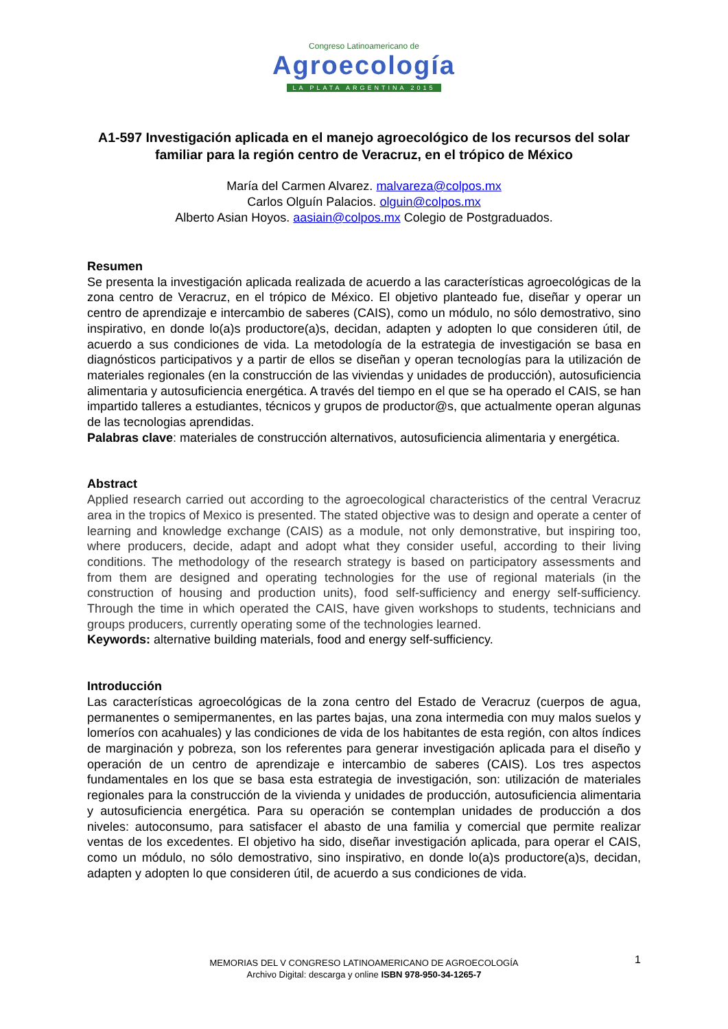Congreso Latinoamericano de
Agroecología
LA PLATA ARGENTINA 2015
A1-597 Investigación aplicada en el manejo agroecológico de los recursos del solar familiar para la región centro de Veracruz, en el trópico de México
María del Carmen Alvarez. malvareza@colpos.mx
Carlos Olguín Palacios. olguin@colpos.mx
Alberto Asian Hoyos. aasiain@colpos.mx Colegio de Postgraduados.
Resumen
Se presenta la investigación aplicada realizada de acuerdo a las características agroecológicas de la zona centro de Veracruz, en el trópico de México. El objetivo planteado fue, diseñar y operar un centro de aprendizaje e intercambio de saberes (CAIS), como un módulo, no sólo demostrativo, sino inspirativo, en donde lo(a)s productore(a)s, decidan, adapten y adopten lo que consideren útil, de acuerdo a sus condiciones de vida. La metodología de la estrategia de investigación se basa en diagnósticos participativos y a partir de ellos se diseñan y operan tecnologías para la utilización de materiales regionales (en la construcción de las viviendas y unidades de producción), autosuficiencia alimentaria y autosuficiencia energética. A través del tiempo en el que se ha operado el CAIS, se han impartido talleres a estudiantes, técnicos y grupos de productor@s, que actualmente operan algunas de las tecnologias aprendidas.
Palabras clave: materiales de construcción alternativos, autosuficiencia alimentaria y energética.
Abstract
Applied research carried out according to the agroecological characteristics of the central Veracruz area in the tropics of Mexico is presented. The stated objective was to design and operate a center of learning and knowledge exchange (CAIS) as a module, not only demonstrative, but inspiring too, where producers, decide, adapt and adopt what they consider useful, according to their living conditions. The methodology of the research strategy is based on participatory assessments and from them are designed and operating technologies for the use of regional materials (in the construction of housing and production units), food self-sufficiency and energy self-sufficiency. Through the time in which operated the CAIS, have given workshops to students, technicians and groups producers, currently operating some of the technologies learned.
Keywords: alternative building materials, food and energy self-sufficiency.
Introducción
Las características agroecológicas de la zona centro del Estado de Veracruz (cuerpos de agua, permanentes o semipermanentes, en las partes bajas, una zona intermedia con muy malos suelos y lomeríos con acahuales) y las condiciones de vida de los habitantes de esta región, con altos índices de marginación y pobreza, son los referentes para generar investigación aplicada para el diseño y operación de un centro de aprendizaje e intercambio de saberes (CAIS). Los tres aspectos fundamentales en los que se basa esta estrategia de investigación, son: utilización de materiales regionales para la construcción de la vivienda y unidades de producción, autosuficiencia alimentaria y autosuficiencia energética. Para su operación se contemplan unidades de producción a dos niveles: autoconsumo, para satisfacer el abasto de una familia y comercial que permite realizar ventas de los excedentes. El objetivo ha sido, diseñar investigación aplicada, para operar el CAIS, como un módulo, no sólo demostrativo, sino inspirativo, en donde lo(a)s productore(a)s, decidan, adapten y adopten lo que consideren útil, de acuerdo a sus condiciones de vida.
1
MEMORIAS DEL V CONGRESO LATINOAMERICANO DE AGROECOLOGÍA
Archivo Digital: descarga y online ISBN 978-950-34-1265-7